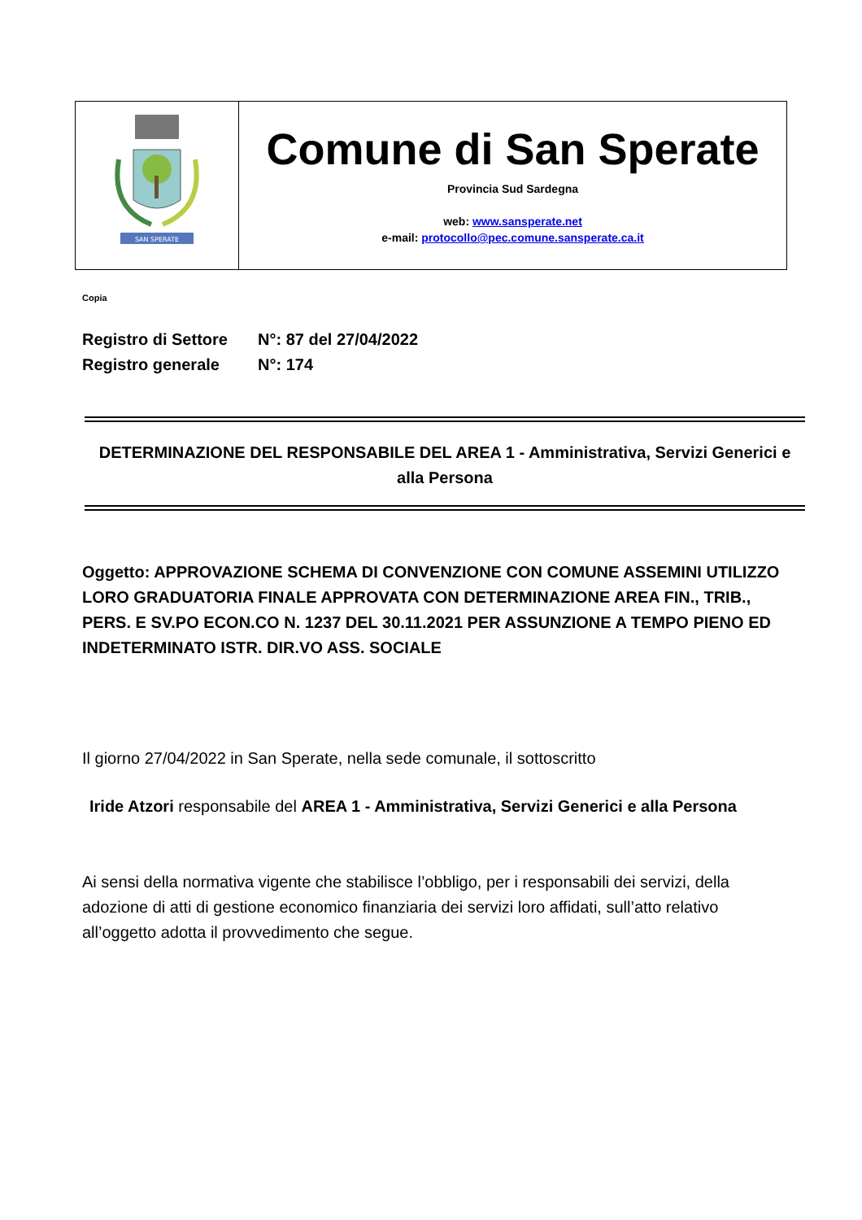| SAN SPERATE | Comune di San Sperate Provincia Sud Sardegna web: www.sansperate.net e-mail: protocollo@pec.comune.sansperate.ca.it |
Copia
Registro di Settore N°: 87 del 27/04/2022
Registro generale N°: 174
DETERMINAZIONE DEL RESPONSABILE DEL AREA 1 - Amministrativa, Servizi Generici e alla Persona
Oggetto: APPROVAZIONE SCHEMA DI CONVENZIONE CON COMUNE ASSEMINI UTILIZZO LORO GRADUATORIA FINALE APPROVATA CON DETERMINAZIONE AREA FIN., TRIB., PERS. E SV.PO ECON.CO N. 1237 DEL 30.11.2021 PER ASSUNZIONE A TEMPO PIENO ED INDETERMINATO ISTR. DIR.VO ASS. SOCIALE
Il giorno 27/04/2022 in San Sperate, nella sede comunale, il sottoscritto
Iride Atzori responsabile del AREA 1 - Amministrativa, Servizi Generici e alla Persona
Ai sensi della normativa vigente che stabilisce l’obbligo, per i responsabili dei servizi, della adozione di atti di gestione economico finanziaria dei servizi loro affidati, sull’atto relativo all’oggetto adotta il provvedimento che segue.